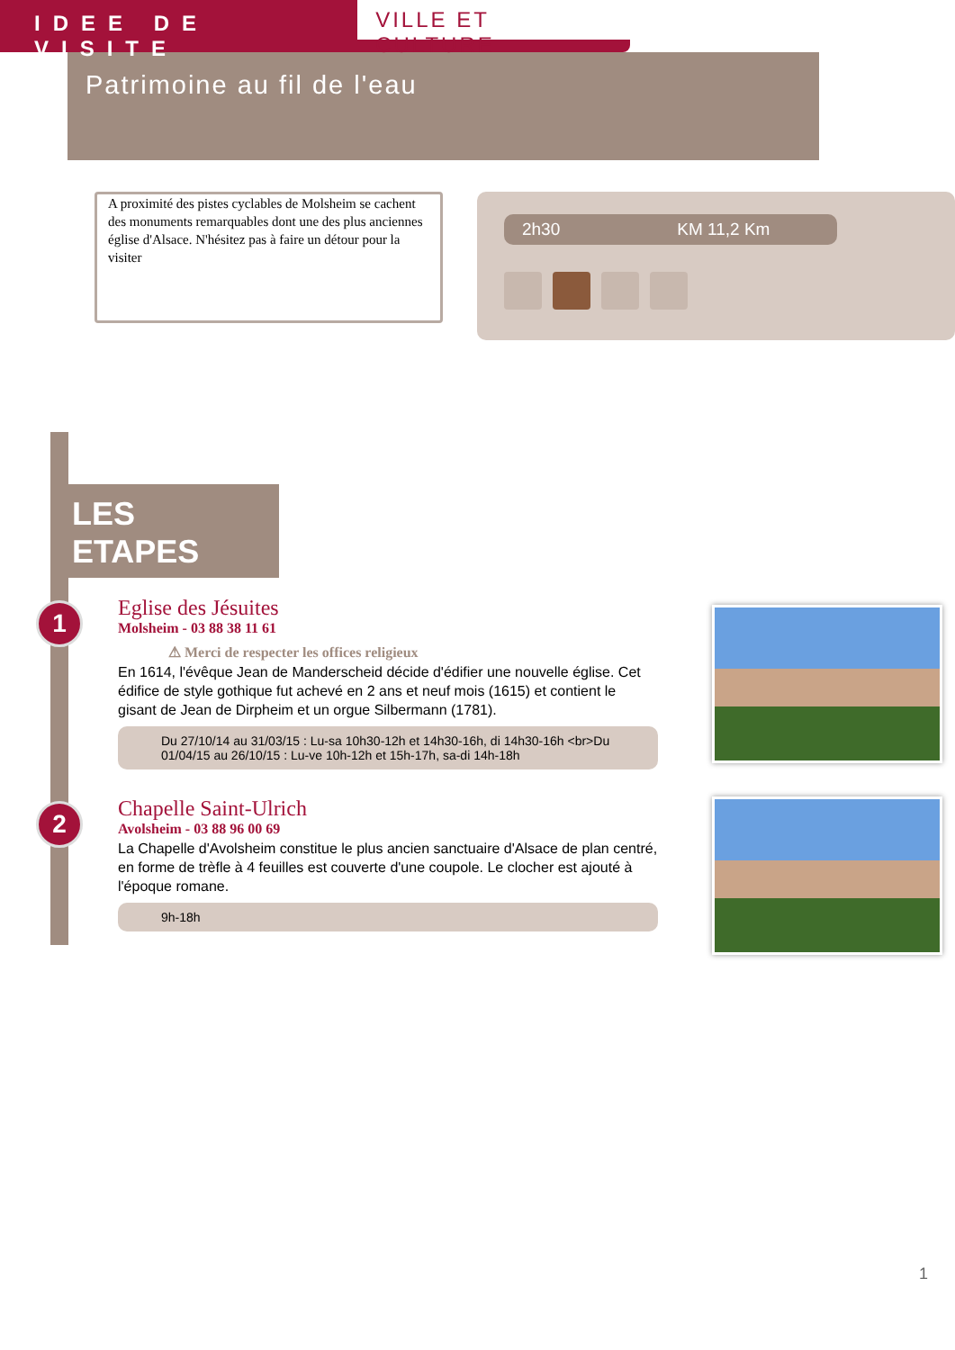IDEE DE VISITE
VILLE ET CULTURE
Patrimoine au fil de l'eau
A proximité des pistes cyclables de Molsheim se cachent des monuments remarquables dont une des plus anciennes église d'Alsace. N'hésitez pas à faire un détour pour la visiter
2h30 KM 11,2 Km
LES ETAPES
1
Eglise des Jésuites
Molsheim - 03 88 38 11 61
⚠ Merci de respecter les offices religieux
En 1614, l'évêque Jean de Manderscheid décide d'édifier une nouvelle église. Cet édifice de style gothique fut achevé en 2 ans et neuf mois (1615) et contient le gisant de Jean de Dirpheim et un orgue Silbermann (1781).
Du 27/10/14 au 31/03/15 : Lu-sa 10h30-12h et 14h30-16h, di 14h30-16h <br>Du 01/04/15 au 26/10/15 : Lu-ve 10h-12h et 15h-17h, sa-di 14h-18h
2
Chapelle Saint-Ulrich
Avolsheim - 03 88 96 00 69
La Chapelle d'Avolsheim constitue le plus ancien sanctuaire d'Alsace de plan centré, en forme de trèfle à 4 feuilles est couverte d'une coupole. Le clocher est ajouté à l'époque romane.
9h-18h
1